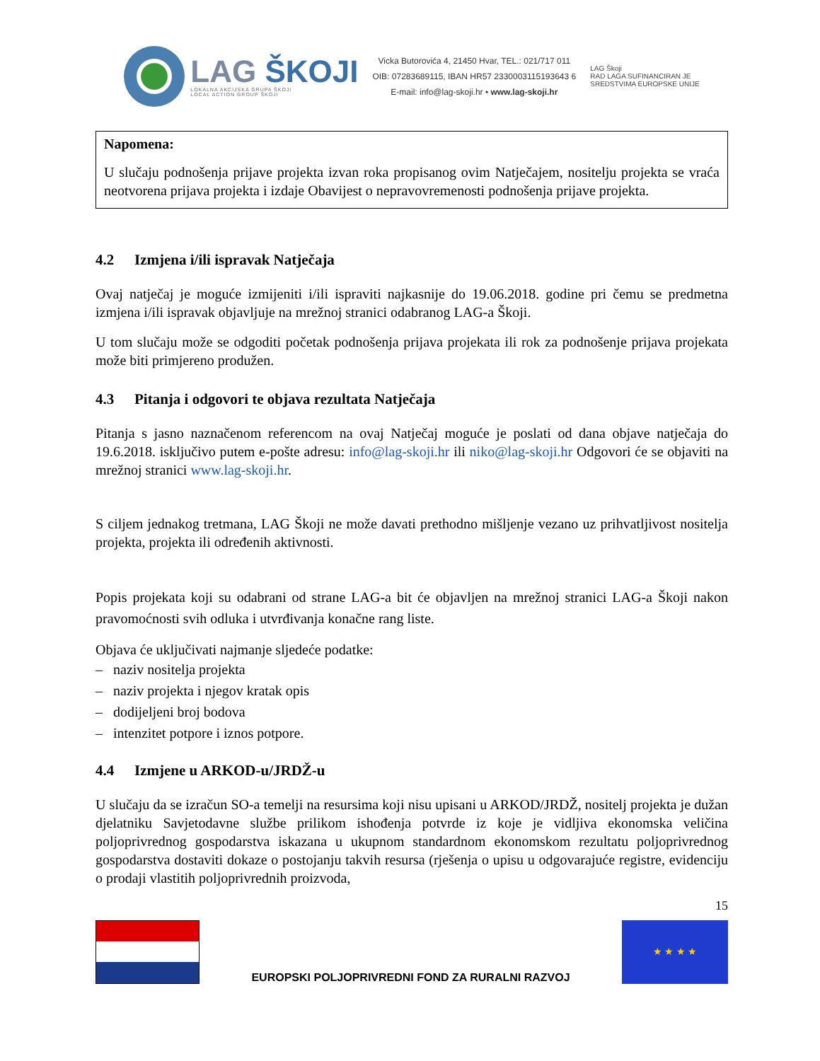LAG ŠKOJI
LOKALNA AKCIJSKA GRUPA ŠKOJI
LOCAL ACTION GROUP ŠKOJI
Vicka Butorovića 4, 21450 Hvar, TEL.: 021/717 011
OIB: 07283689115, IBAN HR57 2330003115193643 6
E-mail: info@lag-skoji.hr • www.lag-skoji.hr
LAG Škoji
RAD LAGA SUFINANCIRAN JE
SREDSTVIMA EUROPSKE UNIJE
Napomena:
U slučaju podnošenja prijave projekta izvan roka propisanog ovim Natječajem, nositelju projekta se vraća neotvorena prijava projekta i izdaje Obavijest o nepravovremenosti podnošenja prijave projekta.
4.2 Izmjena i/ili ispravak Natječaja
Ovaj natječaj je moguće izmijeniti i/ili ispraviti najkasnije do 19.06.2018. godine pri čemu se predmetna izmjena i/ili ispravak objavljuje na mrežnoj stranici odabranog LAG-a Škoji.
U tom slučaju može se odgoditi početak podnošenja prijava projekata ili rok za podnošenje prijava projekata može biti primjereno produžen.
4.3 Pitanja i odgovori te objava rezultata Natječaja
Pitanja s jasno naznačenom referencom na ovaj Natječaj moguće je poslati od dana objave natječaja do 19.6.2018. isključivo putem e-pošte adresu: info@lag-skoji.hr ili niko@lag-skoji.hr Odgovori će se objaviti na mrežnoj stranici www.lag-skoji.hr.
S ciljem jednakog tretmana, LAG Škoji ne može davati prethodno mišljenje vezano uz prihvatljivost nositelja projekta, projekta ili određenih aktivnosti.
Popis projekata koji su odabrani od strane LAG-a bit će objavljen na mrežnoj stranici LAG-a Škoji nakon pravomoćnosti svih odluka i utvrđivanja konačne rang liste.
Objava će uključivati najmanje sljedeće podatke:
– naziv nositelja projekta
– naziv projekta i njegov kratak opis
– dodijeljeni broj bodova
– intenzitet potpore i iznos potpore.
4.4 Izmjene u ARKOD-u/JRDŽ-u
U slučaju da se izračun SO-a temelji na resursima koji nisu upisani u ARKOD/JRDŽ, nositelj projekta je dužan djelatniku Savjetodavne službe prilikom ishođenja potvrde iz koje je vidljiva ekonomska veličina poljoprivrednog gospodarstva iskazana u ukupnom standardnom ekonomskom rezultatu poljoprivrednog gospodarstva dostaviti dokaze o postojanju takvih resursa (rješenja o upisu u odgovarajuće registre, evidenciju o prodaji vlastitih poljoprivrednih proizvoda,
15
EUROPSKI POLJOPRIVREDNI FOND ZA RURALNI RAZVOJ
★ ★ ★ ★